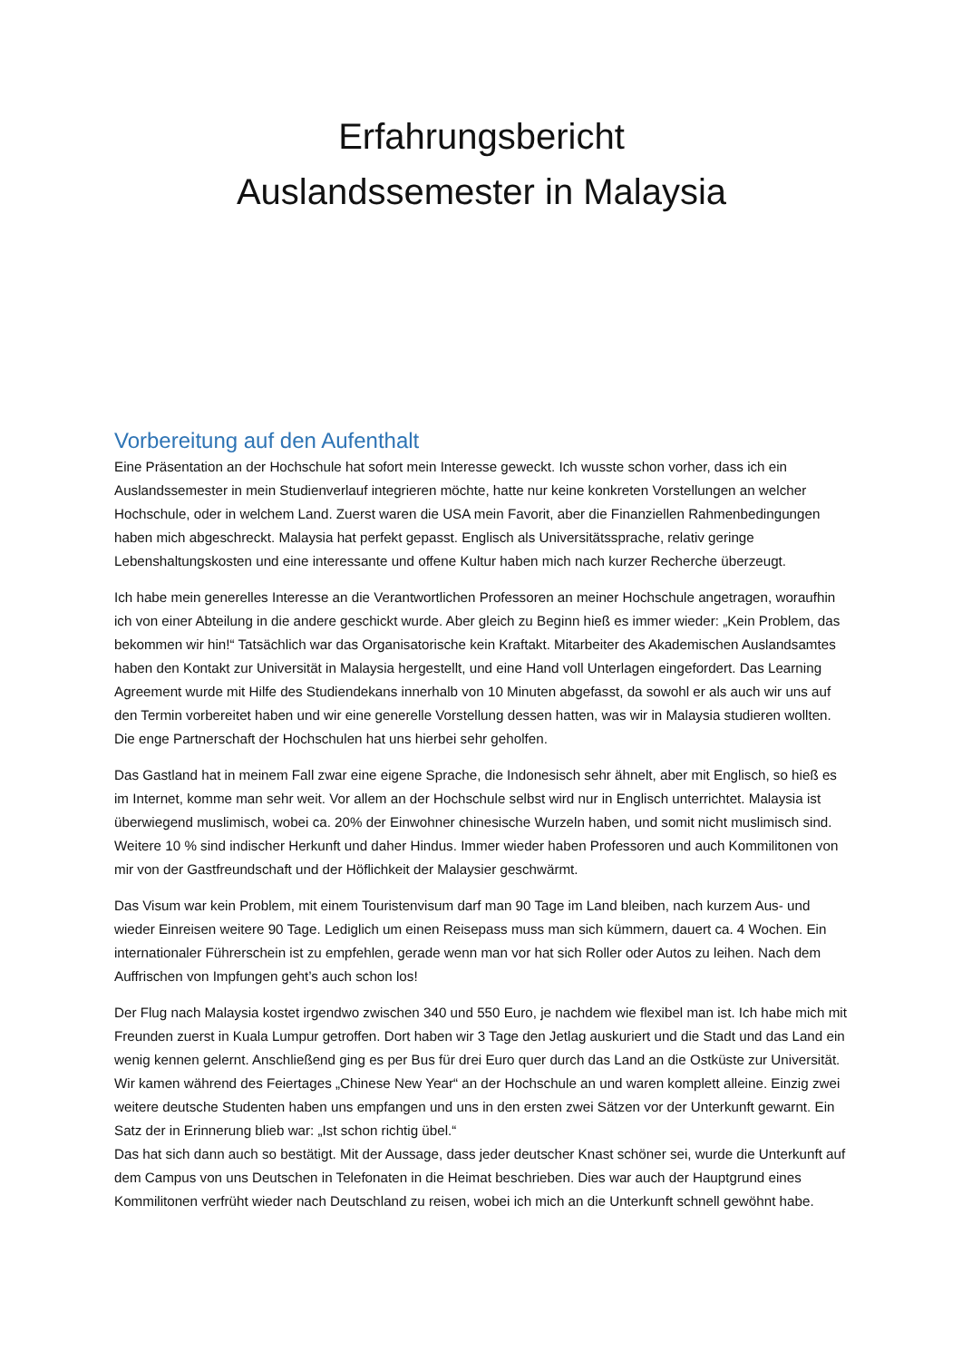Erfahrungsbericht
Auslandssemester in Malaysia
Vorbereitung auf den Aufenthalt
Eine Präsentation an der Hochschule hat sofort mein Interesse geweckt. Ich wusste schon vorher, dass ich ein Auslandssemester in mein Studienverlauf integrieren möchte, hatte nur keine konkreten Vorstellungen an welcher Hochschule, oder in welchem Land. Zuerst waren die USA mein Favorit, aber die Finanziellen Rahmenbedingungen haben mich abgeschreckt. Malaysia hat perfekt gepasst. Englisch als Universitätssprache, relativ geringe Lebenshaltungskosten und eine interessante und offene Kultur haben mich nach kurzer Recherche überzeugt.
Ich habe mein generelles Interesse an die Verantwortlichen Professoren an meiner Hochschule angetragen, woraufhin ich von einer Abteilung in die andere geschickt wurde. Aber gleich zu Beginn hieß es immer wieder: „Kein Problem, das bekommen wir hin!“ Tatsächlich war das Organisatorische kein Kraftakt. Mitarbeiter des Akademischen Auslandsamtes haben den Kontakt zur Universität in Malaysia hergestellt, und eine Hand voll Unterlagen eingefordert. Das Learning Agreement wurde mit Hilfe des Studiendekans innerhalb von 10 Minuten abgefasst, da sowohl er als auch wir uns auf den Termin vorbereitet haben und wir eine generelle Vorstellung dessen hatten, was wir in Malaysia studieren wollten. Die enge Partnerschaft der Hochschulen hat uns hierbei sehr geholfen.
Das Gastland hat in meinem Fall zwar eine eigene Sprache, die Indonesisch sehr ähnelt, aber mit Englisch, so hieß es im Internet, komme man sehr weit. Vor allem an der Hochschule selbst wird nur in Englisch unterrichtet. Malaysia ist überwiegend muslimisch, wobei ca. 20% der Einwohner chinesische Wurzeln haben, und somit nicht muslimisch sind. Weitere 10 % sind indischer Herkunft und daher Hindus. Immer wieder haben Professoren und auch Kommilitonen von mir von der Gastfreundschaft und der Höflichkeit der Malaysier geschwärmt.
Das Visum war kein Problem, mit einem Touristenvisum darf man 90 Tage im Land bleiben, nach kurzem Aus- und wieder Einreisen weitere 90 Tage. Lediglich um einen Reisepass muss man sich kümmern, dauert ca. 4 Wochen. Ein internationaler Führerschein ist zu empfehlen, gerade wenn man vor hat sich Roller oder Autos zu leihen. Nach dem Auffrischen von Impfungen geht’s auch schon los!
Der Flug nach Malaysia kostet irgendwo zwischen 340 und 550 Euro, je nachdem wie flexibel man ist. Ich habe mich mit Freunden zuerst in Kuala Lumpur getroffen. Dort haben wir 3 Tage den Jetlag auskuriert und die Stadt und das Land ein wenig kennen gelernt. Anschließend ging es per Bus für drei Euro quer durch das Land an die Ostküste zur Universität. Wir kamen während des Feiertages „Chinese New Year“ an der Hochschule an und waren komplett alleine. Einzig zwei weitere deutsche Studenten haben uns empfangen und uns in den ersten zwei Sätzen vor der Unterkunft gewarnt. Ein Satz der in Erinnerung blieb war: „Ist schon richtig übel.“
Das hat sich dann auch so bestätigt. Mit der Aussage, dass jeder deutscher Knast schöner sei, wurde die Unterkunft auf dem Campus von uns Deutschen in Telefonaten in die Heimat beschrieben. Dies war auch der Hauptgrund eines Kommilitonen verfrüht wieder nach Deutschland zu reisen, wobei ich mich an die Unterkunft schnell gewöhnt habe.